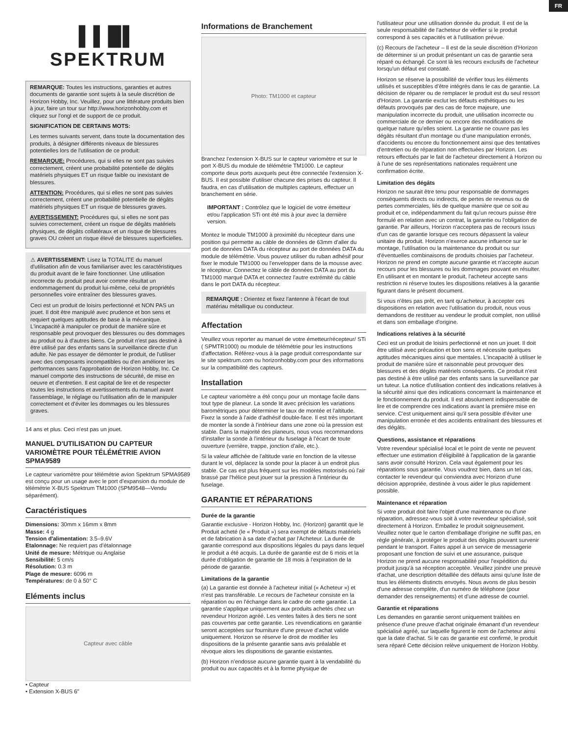FR
▌▌█▌
SPEKTRUM
REMARQUE: Toutes les instructions, garanties et autres documents de garantie sont sujets à la seule discrétion de Horizon Hobby, Inc. Veuillez, pour une littérature produits bien à jour, faire un tour sur http://www.horizonhobby.com et cliquez sur l'ongl et de support de ce produit.
SIGNIFICATION DE CERTAINS MOTS:
Les termes suivants servent, dans toute la documentation des produits, à désigner différents niveaux de blessures potentielles lors de l'utilisation de ce produit:
REMARQUE: Procédures, qui si elles ne sont pas suivies correctement, créent une probabilité potentielle de dégâts matériels physiques ET un risque faible ou inexistant de blessures.
ATTENTION: Procédures, qui si elles ne sont pas suivies correctement, créent une probabilité potentielle de dégâts matériels physiques ET un risque de blessures graves.
AVERTISSEMENT: Procédures qui, si elles ne sont pas suivies correctement, créent un risque de dégâts matériels physiques, de dégâts collatéraux et un risque de blessures graves OU créent un risque élevé de blessures superficielles.
⚠ AVERTISSEMENT: Lisez la TOTALITE du manuel d'utilisation afin de vous familiariser avec les caractéristiques du produit avant de le faire fonctionner. Une utilisation incorrecte du produit peut avoir comme résultat un endommagement du produit lui-même, celui de propriétés personnelles voire entraîner des blessures graves.
Ceci est un produit de loisirs perfectionné et NON PAS un jouet. Il doit être manipulé avec prudence et bon sens et requiert quelques aptitudes de base à la mécanique. L'incapacité à manipuler ce produit de manière sûre et responsable peut provoquer des blessures ou des dommages au produit ou à d'autres biens. Ce produit n'est pas destiné à être utilisé par des enfants sans la surveillance directe d'un adulte. Ne pas essayer de démonter le produit, de l'utiliser avec des composants incompatibles ou d'en améliorer les performances sans l'approbation de Horizon Hobby, Inc. Ce manuel comporte des instructions de sécurité, de mise en oeuvre et d'entretien. Il est capital de lire et de respecter toutes les instructions et avertissements du manuel avant l'assemblage, le réglage ou l'utilisation afin de le manipuler correctement et d'éviter les dommages ou les blessures graves.
14 ans et plus. Ceci n'est pas un jouet.
MANUEL D'UTILISATION DU CAPTEUR VARIOMÈTRE POUR TÉLÉMÉTRIE AVION SPMA9589
Le capteur variomètre pour télémétrie avion Spektrum SPMA9589 est conçu pour un usage avec le port d'expansion du module de télémétrie X-BUS Spektrum TM1000 (SPM9548—Vendu séparément).
Caractéristiques
Dimensions: 30mm x 16mm x 8mm
Masse: 4 g
Tension d'alimentation: 3.5–9.6V
Etalonnage: Ne requiert pas d'étalonnage
Unité de mesure: Métrique ou Anglaise
Sensibilité: 5 cm/s
Résolution: 0.3 m
Plage de mesure: 6096 m
Températures: de 0 à 50° C
Eléments inclus
Capteur avec câble
• Capteur
• Extension X-BUS 6"
Informations de Branchement
Photo: TM1000 et capteur
Branchez l'extension X-BUS sur le capteur variomètre et sur le port X-BUS du module de télémétrie TM1000. Le capteur comporte deux ports auxquels peut être connectée l'extension X-BUS. Il est possible d'utiliser chacune des prises du capteur. Il faudra, en cas d'utilisation de multiples capteurs, effectuer un branchement en série.
IMPORTANT : Contrôlez que le logiciel de votre émetteur et/ou l'application STi ont été mis à jour avec la dernière version.
Montez le module TM1000 à proximité du récepteur dans une position qui permette au câble de données de 63mm d'aller du port de données DATA du récepteur au port de données DATA du module de télémétrie. Vous pouvez utiliser du ruban adhésif pour fixer le module TM1000 ou l'envelopper dans de la mousse avec le récepteur. Connectez le câble de données DATA au port du TM1000 marqué DATA et connectez l'autre extrémité du câble dans le port DATA du récepteur.
REMARQUE : Orientez et fixez l'antenne à l'écart de tout matériau métallique ou conducteur.
Affectation
Veuillez vous reporter au manuel de votre émetteur/récepteur/ STi ( SPMTR1000) ou module de télémétrie pour les instructions d'affectation. Référez-vous à la page produit correspondante sur le site spektrum.com ou horizonhobby.com pour des informations sur la compatibilité des capteurs.
Installation
Le capteur variomètre a été conçu pour un montage facile dans tout type de planeur. La sonde lit avec précision les variations barométriques pour déterminer le taux de montée et l'altitude. Fixez la sonde à l'aide d'adhésif double-face. Il est très important de monter la sonde à l'intérieur dans une zone où la pression est stable. Dans la majorité des planeurs, nous vous recommandons d'installer la sonde à l'intérieur du fuselage à l'écart de toute ouverture (verrière, trappe, jonction d'aile, etc.).
Si la valeur affichée de l'altitude varie en fonction de la vitesse durant le vol, déplacez la sonde pour la placer à un endroit plus stable. Ce cas est plus fréquent sur les modèles motorisés où l'air brassé par l'hélice peut jouer sur la pression à l'intérieur du fuselage.
GARANTIE ET RÉPARATIONS
Durée de la garantie
Garantie exclusive - Horizon Hobby, Inc. (Horizon) garantit que le Produit acheté (le « Produit ») sera exempt de défauts matériels et de fabrication à sa date d'achat par l'Acheteur. La durée de garantie correspond aux dispositions légales du pays dans lequel le produit a été acquis. La durée de garantie est de 6 mois et la durée d'obligation de garantie de 18 mois à l'expiration de la période de garantie.
Limitations de la garantie
(a) La garantie est donnée à l'acheteur initial (« Acheteur ») et n'est pas transférable. Le recours de l'acheteur consiste en la réparation ou en l'échange dans le cadre de cette garantie. La garantie s'applique uniquement aux produits achetés chez un revendeur Horizon agréé. Les ventes faites à des tiers ne sont pas couvertes par cette garantie. Les revendications en garantie seront acceptées sur fourniture d'une preuve d'achat valide uniquement. Horizon se réserve le droit de modifier les dispositions de la présente garantie sans avis préalable et révoque alors les dispositions de garantie existantes.
(b) Horizon n'endosse aucune garantie quant à la vendabilité du produit ou aux capacités et à la forme physique de
l'utilisateur pour une utilisation donnée du produit. Il est de la seule responsabilité de l'acheteur de vérifier si le produit correspond à ses capacités et à l'utilisation prévue.
(c) Recours de l'acheteur – Il est de la seule discrétion d'Horizon de déterminer si un produit présentant un cas de garantie sera réparé ou échangé. Ce sont là les recours exclusifs de l'acheteur lorsqu'un défaut est constaté.
Horizon se réserve la possibilité de vérifier tous les éléments utilisés et susceptibles d'être intégrés dans le cas de garantie. La décision de réparer ou de remplacer le produit est du seul ressort d'Horizon. La garantie exclut les défauts esthétiques ou les défauts provoqués par des cas de force majeure, une manipulation incorrecte du produit, une utilisation incorrecte ou commerciale de ce dernier ou encore des modifications de quelque nature qu'elles soient. La garantie ne couvre pas les dégâts résultant d'un montage ou d'une manipulation erronés, d'accidents ou encore du fonctionnement ainsi que des tentatives d'entretien ou de réparation non effectuées par Horizon. Les retours effectués par le fait de l'acheteur directement à Horizon ou à l'une de ses représentations nationales requièrent une confirmation écrite.
Limitation des dégâts
Horizon ne saurait être tenu pour responsable de dommages conséquents directs ou indirects, de pertes de revenus ou de pertes commerciales, liés de quelque manière que ce soit au produit et ce, indépendamment du fait qu'un recours puisse être formulé en relation avec un contrat, la garantie ou l'obligation de garantie. Par ailleurs, Horizon n'acceptera pas de recours issus d'un cas de garantie lorsque ces recours dépassent la valeur unitaire du produit. Horizon n'exerce aucune influence sur le montage, l'utilisation ou la maintenance du produit ou sur d'éventuelles combinaisons de produits choisies par l'acheteur. Horizon ne prend en compte aucune garantie et n'accepte aucun recours pour les blessures ou les dommages pouvant en résulter. En utilisant et en montant le produit, l'acheteur accepte sans restriction ni réserve toutes les dispositions relatives à la garantie figurant dans le présent document.
Si vous n'êtes pas prêt, en tant qu'acheteur, à accepter ces dispositions en relation avec l'utilisation du produit, nous vous demandons de restituer au vendeur le produit complet, non utilisé et dans son emballage d'origine.
Indications relatives à la sécurité
Ceci est un produit de loisirs perfectionné et non un jouet. Il doit être utilisé avec précaution et bon sens et nécessite quelques aptitudes mécaniques ainsi que mentales. L'incapacité à utiliser le produit de manière sûre et raisonnable peut provoquer des blessures et des dégâts matériels conséquents. Ce produit n'est pas destiné à être utilisé par des enfants sans la surveillance par un tuteur. La notice d'utilisation contient des indications relatives à la sécurité ainsi que des indications concernant la maintenance et le fonctionnement du produit. Il est absolument indispensable de lire et de comprendre ces indications avant la première mise en service. C'est uniquement ainsi qu'il sera possible d'éviter une manipulation erronée et des accidents entraînant des blessures et des dégâts.
Questions, assistance et réparations
Votre revendeur spécialisé local et le point de vente ne peuvent effectuer une estimation d'éligibilité à l'application de la garantie sans avoir consulté Horizon. Cela vaut également pour les réparations sous garantie. Vous voudrez bien, dans un tel cas, contacter le revendeur qui conviendra avec Horizon d'une décision appropriée, destinée à vous aider le plus rapidement possible.
Maintenance et réparation
Si votre produit doit faire l'objet d'une maintenance ou d'une réparation, adressez-vous soit à votre revendeur spécialisé, soit directement à Horizon. Emballez le produit soigneusement. Veuillez noter que le carton d'emballage d'origine ne suffit pas, en règle générale, à protéger le produit des dégâts pouvant survenir pendant le transport. Faites appel à un service de messagerie proposant une fonction de suivi et une assurance, puisque Horizon ne prend aucune responsabilité pour l'expédition du produit jusqu'à sa réception acceptée. Veuillez joindre une preuve d'achat, une description détaillée des défauts ainsi qu'une liste de tous les éléments distincts envoyés. Nous avons de plus besoin d'une adresse complète, d'un numéro de téléphone (pour demander des renseignements) et d'une adresse de courriel.
Garantie et réparations
Les demandes en garantie seront uniquement traitées en présence d'une preuve d'achat originale émanant d'un revendeur spécialisé agréé, sur laquelle figurent le nom de l'acheteur ainsi que la date d'achat. Si le cas de garantie est confirmé, le produit sera réparé Cette décision relève uniquement de Horizon Hobby.